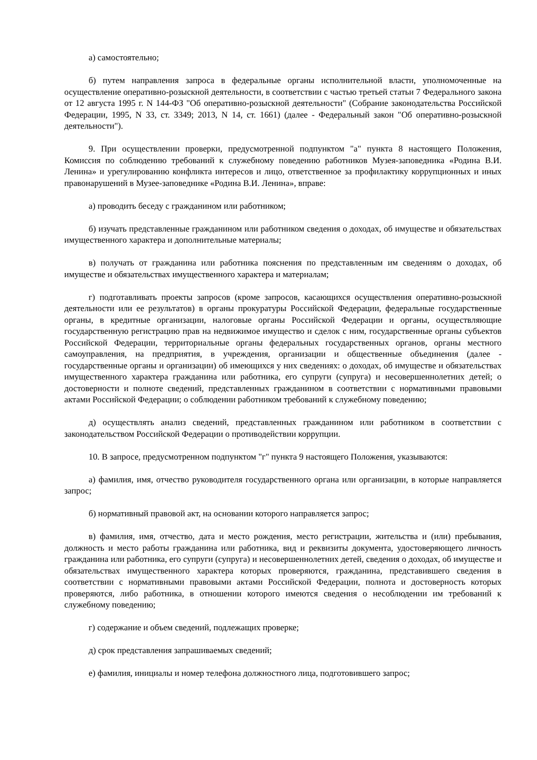а) самостоятельно;
б) путем направления запроса в федеральные органы исполнительной власти, уполномоченные на осуществление оперативно-розыскной деятельности, в соответствии с частью третьей статьи 7 Федерального закона от 12 августа 1995 г. N 144-ФЗ "Об оперативно-розыскной деятельности" (Собрание законодательства Российской Федерации, 1995, N 33, ст. 3349; 2013, N 14, ст. 1661) (далее - Федеральный закон "Об оперативно-розыскной деятельности").
9. При осуществлении проверки, предусмотренной подпунктом "а" пункта 8 настоящего Положения, Комиссия по соблюдению требований к служебному поведению работников Музея-заповедника «Родина В.И. Ленина» и урегулированию конфликта интересов и лицо, ответственное за профилактику коррупционных и иных правонарушений в Музее-заповеднике «Родина В.И. Ленина», вправе:
а) проводить беседу с гражданином или работником;
б) изучать представленные гражданином или работником сведения о доходах, об имуществе и обязательствах имущественного характера и дополнительные материалы;
в) получать от гражданина или работника пояснения по представленным им сведениям о доходах, об имуществе и обязательствах имущественного характера и материалам;
г) подготавливать проекты запросов (кроме запросов, касающихся осуществления оперативно-розыскной деятельности или ее результатов) в органы прокуратуры Российской Федерации, федеральные государственные органы, в кредитные организации, налоговые органы Российской Федерации и органы, осуществляющие государственную регистрацию прав на недвижимое имущество и сделок с ним, государственные органы субъектов Российской Федерации, территориальные органы федеральных государственных органов, органы местного самоуправления, на предприятия, в учреждения, организации и общественные объединения (далее - государственные органы и организации) об имеющихся у них сведениях: о доходах, об имуществе и обязательствах имущественного характера гражданина или работника, его супруги (супруга) и несовершеннолетних детей; о достоверности и полноте сведений, представленных гражданином в соответствии с нормативными правовыми актами Российской Федерации; о соблюдении работником требований к служебному поведению;
д) осуществлять анализ сведений, представленных гражданином или работником в соответствии с законодательством Российской Федерации о противодействии коррупции.
10. В запросе, предусмотренном подпунктом "г" пункта 9 настоящего Положения, указываются:
а) фамилия, имя, отчество руководителя государственного органа или организации, в которые направляется запрос;
б) нормативный правовой акт, на основании которого направляется запрос;
в) фамилия, имя, отчество, дата и место рождения, место регистрации, жительства и (или) пребывания, должность и место работы гражданина или работника, вид и реквизиты документа, удостоверяющего личность гражданина или работника, его супруги (супруга) и несовершеннолетних детей, сведения о доходах, об имуществе и обязательствах имущественного характера которых проверяются, гражданина, представившего сведения в соответствии с нормативными правовыми актами Российской Федерации, полнота и достоверность которых проверяются, либо работника, в отношении которого имеются сведения о несоблюдении им требований к служебному поведению;
г) содержание и объем сведений, подлежащих проверке;
д) срок представления запрашиваемых сведений;
е) фамилия, инициалы и номер телефона должностного лица, подготовившего запрос;